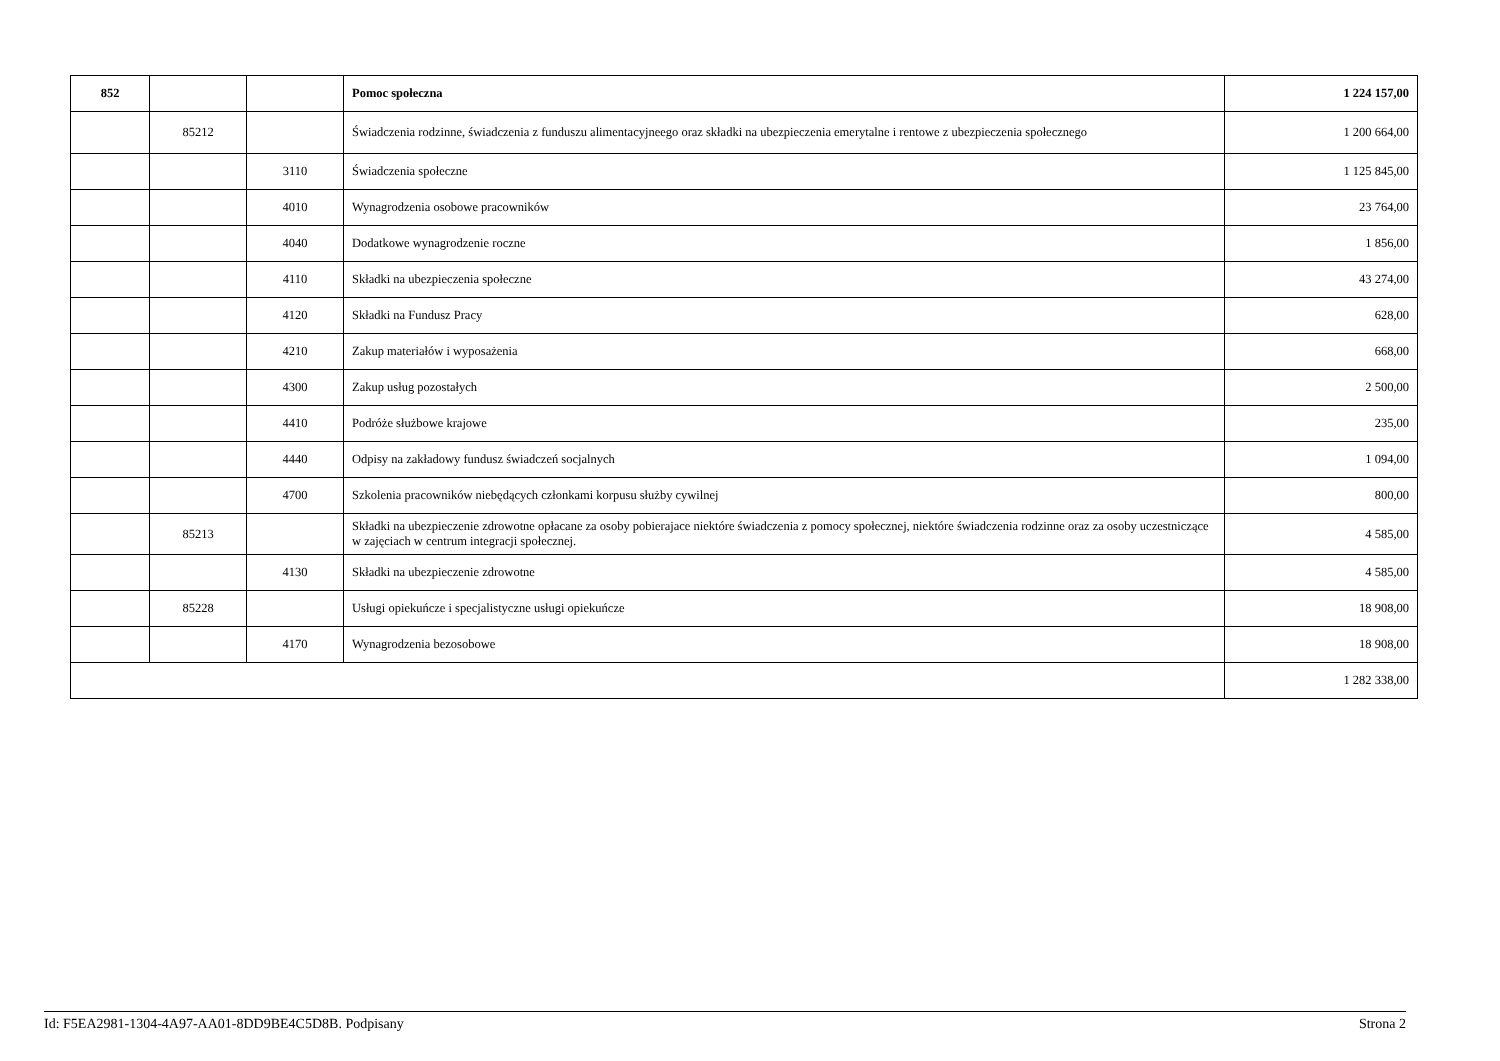| 852 | | | Pomoc społeczna | 1 224 157,00 |
| | 85212 | | Świadczenia rodzinne, świadczenia z funduszu alimentacyjneego oraz składki na ubezpieczenia emerytalne i rentowe z ubezpieczenia społecznego | 1 200 664,00 |
| | | 3110 | Świadczenia społeczne | 1 125 845,00 |
| | | 4010 | Wynagrodzenia osobowe pracowników | 23 764,00 |
| | | 4040 | Dodatkowe wynagrodzenie roczne | 1 856,00 |
| | | 4110 | Składki na ubezpieczenia społeczne | 43 274,00 |
| | | 4120 | Składki na Fundusz Pracy | 628,00 |
| | | 4210 | Zakup materiałów i wyposażenia | 668,00 |
| | | 4300 | Zakup usług pozostałych | 2 500,00 |
| | | 4410 | Podróże służbowe krajowe | 235,00 |
| | | 4440 | Odpisy na zakładowy fundusz świadczeń socjalnych | 1 094,00 |
| | | 4700 | Szkolenia pracowników niebędących członkami korpusu służby cywilnej | 800,00 |
| | 85213 | | Składki na ubezpieczenie zdrowotne opłacane za osoby pobierajace niektóre świadczenia z pomocy społecznej, niektóre świadczenia rodzinne oraz za osoby uczestniczące w zajęciach w centrum integracji społecznej. | 4 585,00 |
| | | 4130 | Składki na ubezpieczenie zdrowotne | 4 585,00 |
| | 85228 | | Usługi opiekuńcze i specjalistyczne usługi opiekuńcze | 18 908,00 |
| | | 4170 | Wynagrodzenia bezosobowe | 18 908,00 |
| | | | | 1 282 338,00 |
Id: F5EA2981-1304-4A97-AA01-8DD9BE4C5D8B. Podpisany Strona 2